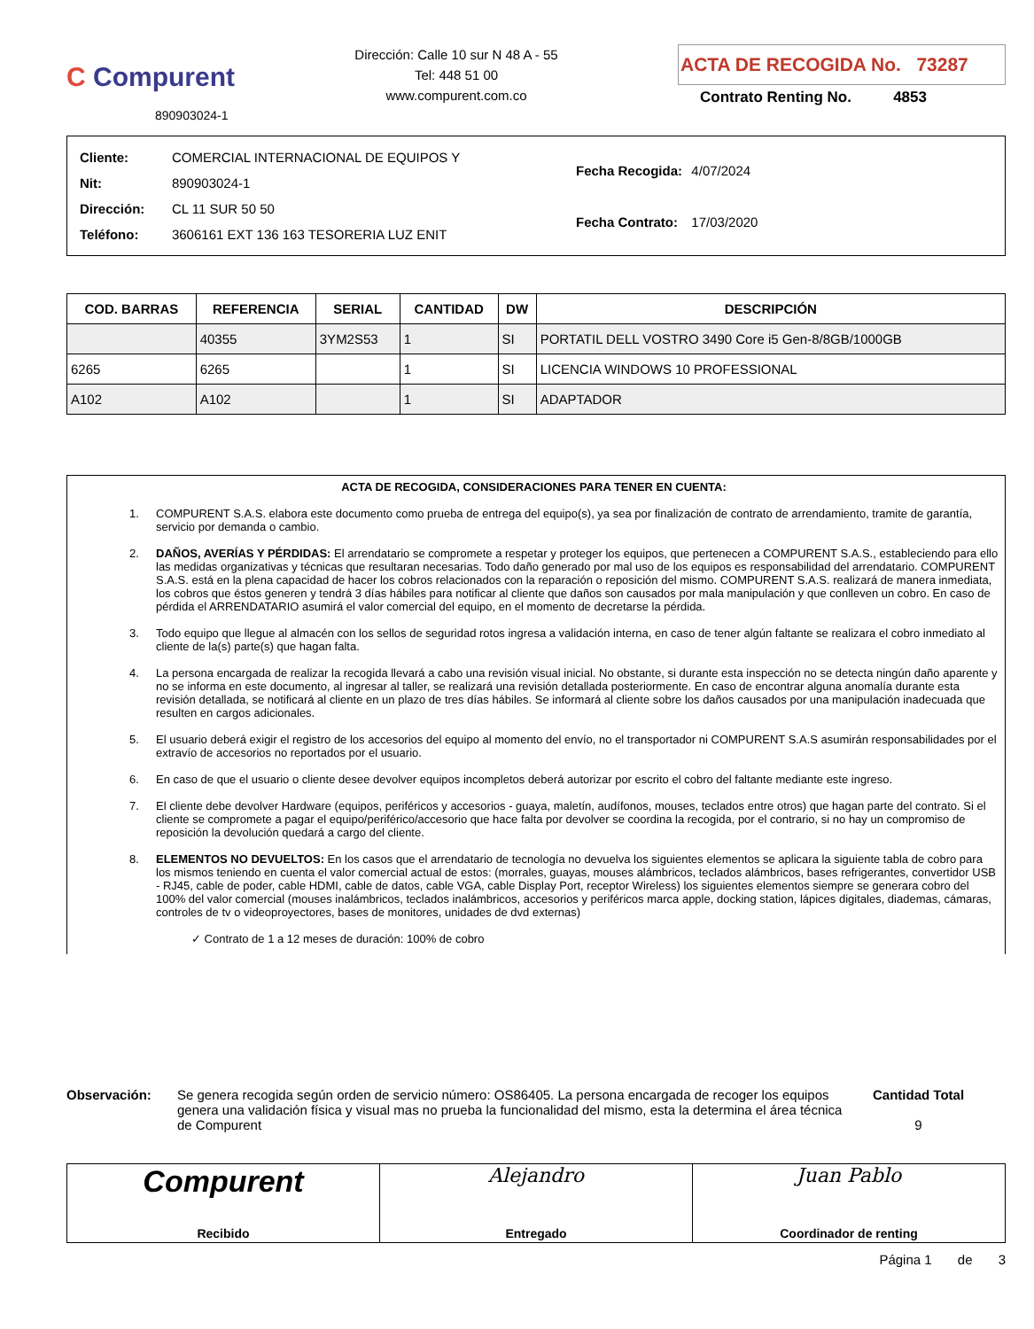C Compurent
890903024-1
Dirección: Calle 10 sur N 48 A - 55
Tel: 448 51 00
www.compurent.com.co
ACTA DE RECOGIDA No. 73287
Contrato Renting No. 4853
| Cliente: | COMERCIAL INTERNACIONAL DE EQUIPOS Y |
| Nit: | 890903024-1 |
| Dirección: | CL 11 SUR 50 50 |
| Teléfono: | 3606161 EXT 136 163 TESORERIA LUZ ENIT |
| Fecha Recogida: | 4/07/2024 |
| Fecha Contrato: | 17/03/2020 |
| COD. BARRAS | REFERENCIA | SERIAL | CANTIDAD | DW | DESCRIPCIÓN |
| --- | --- | --- | --- | --- | --- |
| | 40355 | 3YM2S53 | 1 | SI | PORTATIL DELL VOSTRO 3490 Core i5 Gen-8/8GB/1000GB |
| 6265 | 6265 | | 1 | SI | LICENCIA WINDOWS 10 PROFESSIONAL |
| A102 | A102 | | 1 | SI | ADAPTADOR |
ACTA DE RECOGIDA, CONSIDERACIONES PARA TENER EN CUENTA:
1. COMPURENT S.A.S. elabora este documento como prueba de entrega del equipo(s), ya sea por finalización de contrato de arrendamiento, tramite de garantía, servicio por demanda o cambio.
2. DAÑOS, AVERÍAS Y PÉRDIDAS: El arrendatario se compromete a respetar y proteger los equipos, que pertenecen a COMPURENT S.A.S., estableciendo para ello las medidas organizativas y técnicas que resultaran necesarias. Todo daño generado por mal uso de los equipos es responsabilidad del arrendatario. COMPURENT S.A.S. está en la plena capacidad de hacer los cobros relacionados con la reparación o reposición del mismo. COMPURENT S.A.S. realizará de manera inmediata, los cobros que éstos generen y tendrá 3 días hábiles para notificar al cliente que daños son causados por mala manipulación y que conlleven un cobro. En caso de pérdida el ARRENDATARIO asumirá el valor comercial del equipo, en el momento de decretarse la pérdida.
3. Todo equipo que llegue al almacén con los sellos de seguridad rotos ingresa a validación interna, en caso de tener algún faltante se realizara el cobro inmediato al cliente de la(s) parte(s) que hagan falta.
4. La persona encargada de realizar la recogida llevará a cabo una revisión visual inicial. No obstante, si durante esta inspección no se detecta ningún daño aparente y no se informa en este documento, al ingresar al taller, se realizará una revisión detallada posteriormente. En caso de encontrar alguna anomalía durante esta revisión detallada, se notificará al cliente en un plazo de tres días hábiles. Se informará al cliente sobre los daños causados por una manipulación inadecuada que resulten en cargos adicionales.
5. El usuario deberá exigir el registro de los accesorios del equipo al momento del envío, no el transportador ni COMPURENT S.A.S asumirán responsabilidades por el extravío de accesorios no reportados por el usuario.
6. En caso de que el usuario o cliente desee devolver equipos incompletos deberá autorizar por escrito el cobro del faltante mediante este ingreso.
7. El cliente debe devolver Hardware (equipos, periféricos y accesorios - guaya, maletín, audífonos, mouses, teclados entre otros) que hagan parte del contrato. Si el cliente se compromete a pagar el equipo/periférico/accesorio que hace falta por devolver se coordina la recogida, por el contrario, si no hay un compromiso de reposición la devolución quedará a cargo del cliente.
8. ELEMENTOS NO DEVUELTOS: En los casos que el arrendatario de tecnología no devuelva los siguientes elementos se aplicara la siguiente tabla de cobro para los mismos teniendo en cuenta el valor comercial actual de estos: (morrales, guayas, mouses alámbricos, teclados alámbricos, bases refrigerantes, convertidor USB - RJ45, cable de poder, cable HDMI, cable de datos, cable VGA, cable Display Port, receptor Wireless) los siguientes elementos siempre se generara cobro del 100% del valor comercial (mouses inalámbricos, teclados inalámbricos, accesorios y periféricos marca apple, docking station, lápices digitales, diademas, cámaras, controles de tv o videoproyectores, bases de monitores, unidades de dvd externas)
✓ Contrato de 1 a 12 meses de duración: 100% de cobro
Observación: Se genera recogida según orden de servicio número: OS86405. La persona encargada de recoger los equipos genera una validación física y visual mas no prueba la funcionalidad del mismo, esta la determina el área técnica de Compurent
Cantidad Total
9
Compurent
Recibido
Alejandro
Entregado
Juan Pablo
Coordinador de renting
Página 1 de 3